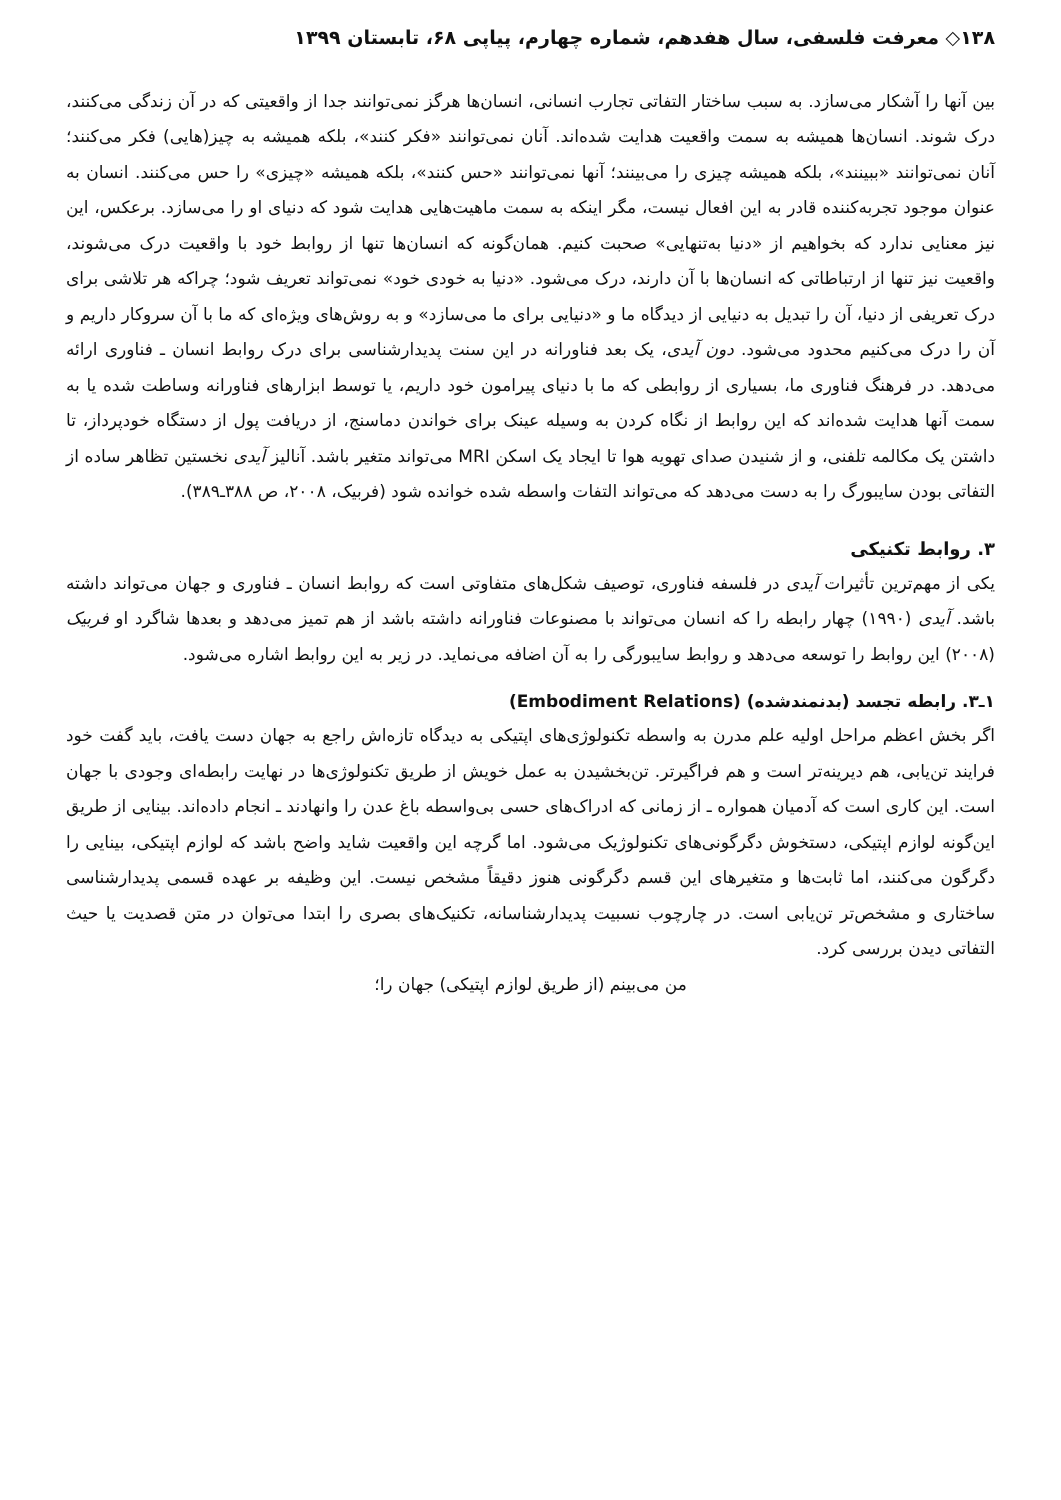۱۳۸◇ معرفت فلسفی، سال هفدهم، شماره چهارم، پیاپی ۶۸، تابستان ۱۳۹۹
بین آنها را آشکار می‌سازد. به سبب ساختار التفاتی تجارب انسانی، انسان‌ها هرگز نمی‌توانند جدا از واقعیتی که در آن زندگی می‌کنند، درک شوند. انسان‌ها همیشه به سمت واقعیت هدایت شده‌اند. آنان نمی‌توانند «فکر کنند»، بلکه همیشه به چیز(هایی) فکر می‌کنند؛ آنان نمی‌توانند «ببینند»، بلکه همیشه چیزی را می‌بینند؛ آنها نمی‌توانند «حس کنند»، بلکه همیشه «چیزی» را حس می‌کنند. انسان به عنوان موجود تجربه‌کننده قادر به این افعال نیست، مگر اینکه به سمت ماهیت‌هایی هدایت شود که دنیای او را می‌سازد. برعکس، این نیز معنایی ندارد که بخواهیم از «دنیا به‌تنهایی» صحبت کنیم. همان‌گونه که انسان‌ها تنها از روابط خود با واقعیت درک می‌شوند، واقعیت نیز تنها از ارتباطاتی که انسان‌ها با آن دارند، درک می‌شود. «دنیا به خودی خود» نمی‌تواند تعریف شود؛ چراکه هر تلاشی برای درک تعریفی از دنیا، آن را تبدیل به دنیایی از دیدگاه ما و «دنیایی برای ما می‌سازد» و به روش‌های ویژه‌ای که ما با آن سروکار داریم و آن را درک می‌کنیم محدود می‌شود. دون آیدی، یک بعد فناورانه در این سنت پدیدارشناسی برای درک روابط انسان ـ فناوری ارائه می‌دهد. در فرهنگ فناوری ما، بسیاری از روابطی که ما با دنیای پیرامون خود داریم، یا توسط ابزارهای فناورانه وساطت شده یا به سمت آنها هدایت شده‌اند که این روابط از نگاه کردن به وسیله عینک برای خواندن دماسنج، از دریافت پول از دستگاه خودپرداز، تا داشتن یک مکالمه تلفنی، و از شنیدن صدای تهویه هوا تا ایجاد یک اسکن MRI می‌تواند متغیر باشد. آنالیز آیدی نخستین تظاهر ساده از التفاتی بودن سایبورگ را به دست می‌دهد که می‌تواند التفات واسطه شده خوانده شود (فربیک، ۲۰۰۸، ص ۳۸۸ـ۳۸۹).
۳. روابط تکنیکی
یکی از مهم‌ترین تأثیرات آیدی در فلسفه فناوری، توصیف شکل‌های متفاوتی است که روابط انسان ـ فناوری و جهان می‌تواند داشته باشد. آیدی (۱۹۹۰) چهار رابطه را که انسان می‌تواند با مصنوعات فناورانه داشته باشد از هم تمیز می‌دهد و بعدها شاگرد او فربیک (۲۰۰۸) این روابط را توسعه می‌دهد و روابط سایبورگی را به آن اضافه می‌نماید. در زیر به این روابط اشاره می‌شود.
۱ـ۳. رابطه تجسد (بدنمندشده) (Embodiment Relations)
اگر بخش اعظم مراحل اولیه علم مدرن به واسطه تکنولوژی‌های اپتیکی به دیدگاه تازه‌اش راجع به جهان دست یافت، باید گفت خود فرایند تن‌یابی، هم دیرینه‌تر است و هم فراگیرتر. تن‌بخشیدن به عمل خویش از طریق تکنولوژی‌ها در نهایت رابطه‌ای وجودی با جهان است. این کاری است که آدمیان همواره ـ از زمانی که ادراک‌های حسی بی‌واسطه باغ عدن را وانهادند ـ انجام داده‌اند. بینایی از طریق این‌گونه لوازم اپتیکی، دستخوش دگرگونی‌های تکنولوژیک می‌شود. اما گرچه این واقعیت شاید واضح باشد که لوازم اپتیکی، بینایی را دگرگون می‌کنند، اما ثابت‌ها و متغیرهای این قسم دگرگونی هنوز دقیقاً مشخص نیست. این وظیفه بر عهده قسمی پدیدارشناسی ساختاری و مشخص‌تر تن‌یابی است. در چارچوب نسبیت پدیدارشناسانه، تکنیک‌های بصری را ابتدا می‌توان در متن قصدیت یا حیث التفاتی دیدن بررسی کرد.
من می‌بینم (از طریق لوازم اپتیکی) جهان را؛